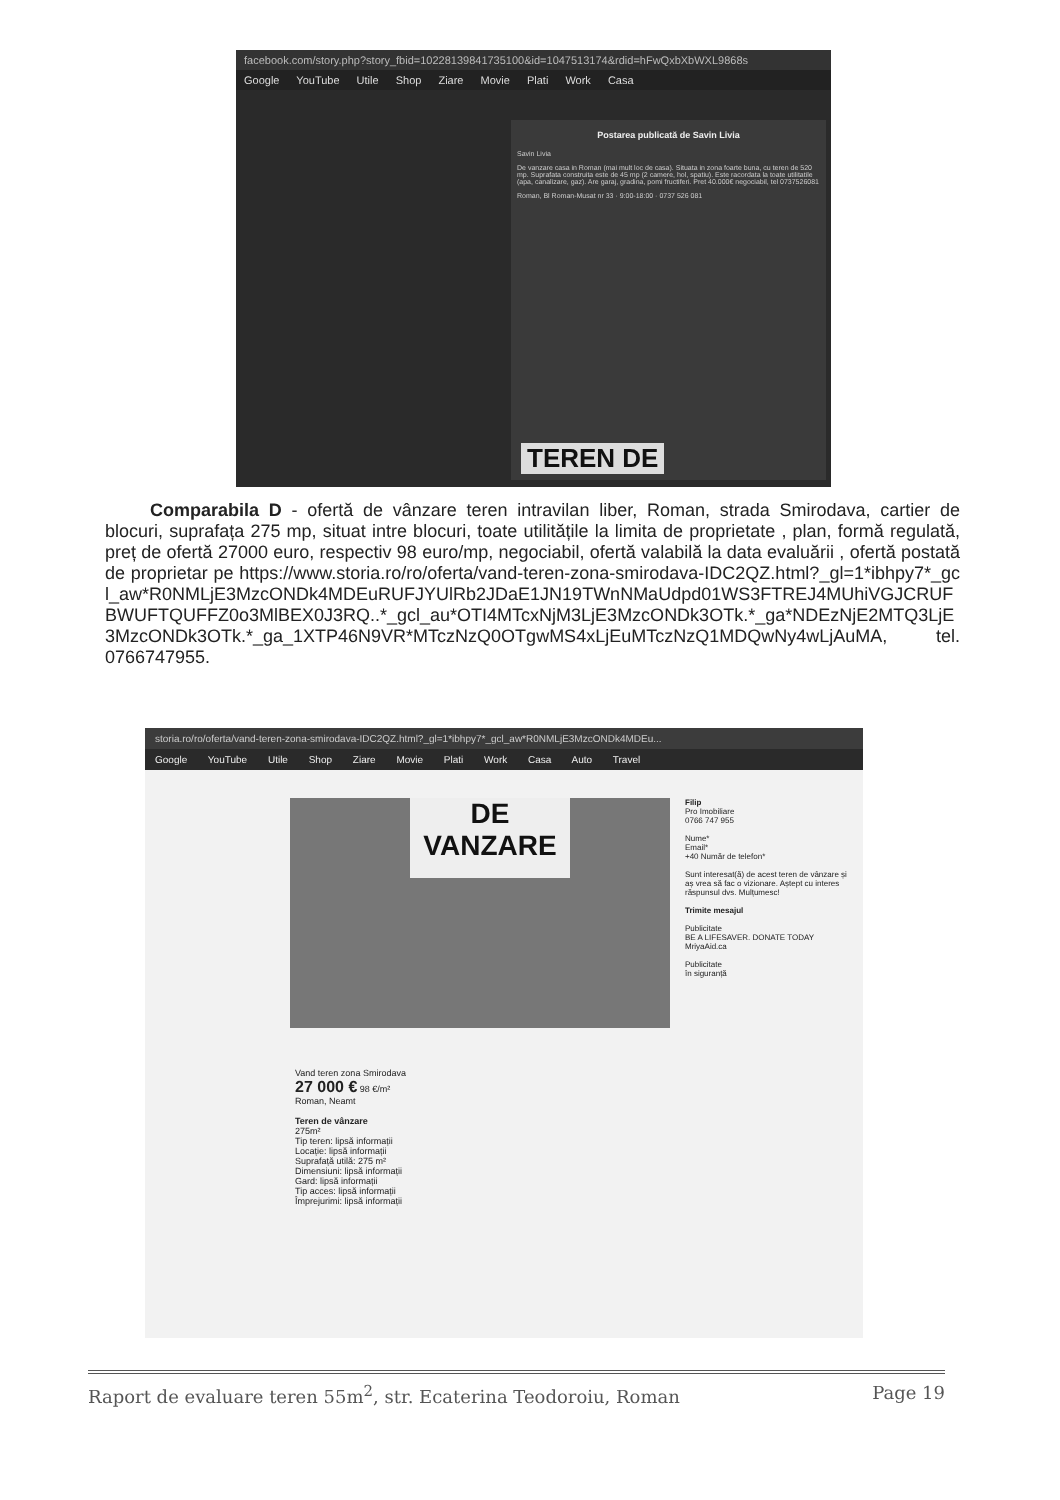facebook.com/story.php?story_fbid=10228139841735100&id=1047513174&rdid=hFwQxbXbWXL9868s
Google YouTube Utile Shop Ziare Movie Plati Work Casa
Postarea publicată de Savin Livia
Savin Livia
De vanzare casa in Roman (mai mult loc de casa). Situata in zona foarte buna, cu teren de 520 mp. Suprafata construita este de 45 mp (2 camere, hol, spatiu). Este racordata la toate utilitatile (apa, canalizare, gaz). Are garaj, gradina, pomi fructiferi. Pret 40.000€ negociabil, tel 0737526081
Roman, Bl Roman-Musat nr 33 · 9:00-18:00 · 0737 526 081
TEREN DE
Comparabila D - ofertă de vânzare teren intravilan liber, Roman, strada Smirodava, cartier de blocuri, suprafața 275 mp, situat intre blocuri, toate utilitățile la limita de proprietate , plan, formă regulată, preț de ofertă 27000 euro, respectiv 98 euro/mp, negociabil, ofertă valabilă la data evaluării , ofertă postată de proprietar pe https://www.storia.ro/ro/oferta/vand-teren-zona-smirodava-IDC2QZ.html?_gl=1*ibhpy7*_gcl_aw*R0NMLjE3MzcONDk4MDEuRUFJYUlRb2JDaE1JN19TWnNMaUdpd01WS3FTREJ4MUhiVGJCRUFBWUFTQUFFZ0o3MlBEX0J3RQ..*_gcl_au*OTI4MTcxNjM3LjE3MzcONDk3OTk.*_ga*NDEzNjE2MTQ3LjE3MzcONDk3OTk.*_ga_1XTP46N9VR*MTczNzQ0OTgwMS4xLjEuMTczNzQ1MDQwNy4wLjAuMA, tel. 0766747955.
storia.ro/ro/oferta/vand-teren-zona-smirodava-IDC2QZ.html?_gl=1*ibhpy7*_gcl_aw*R0NMLjE3MzcONDk4MDEu...
Google YouTube Utile Shop Ziare Movie Plati Work Casa Auto Travel
DE
VANZARE
Filip
Pro Imobiliare
0766 747 955
Nume*
Email*
+40 Număr de telefon*
Sunt interesat(ă) de acest teren de vânzare și aș vrea să fac o vizionare. Aștept cu interes răspunsul dvs. Mulțumesc!
Trimite mesajul
Publicitate
BE A LIFESAVER. DONATE TODAY
MriyaAid.ca
Publicitate
în siguranță
Vand teren zona Smirodava
27 000 € 98 €/m²
Roman, Neamt
Teren de vânzare
275m²
Tip teren: lipsă informații
Locație: lipsă informații
Suprafață utilă: 275 m²
Dimensiuni: lipsă informații
Gard: lipsă informații
Tip acces: lipsă informații
Împrejurimi: lipsă informații
Raport de evaluare teren 55m<sup>2</sup>, str. Ecaterina Teodoroiu, Roman Page 19